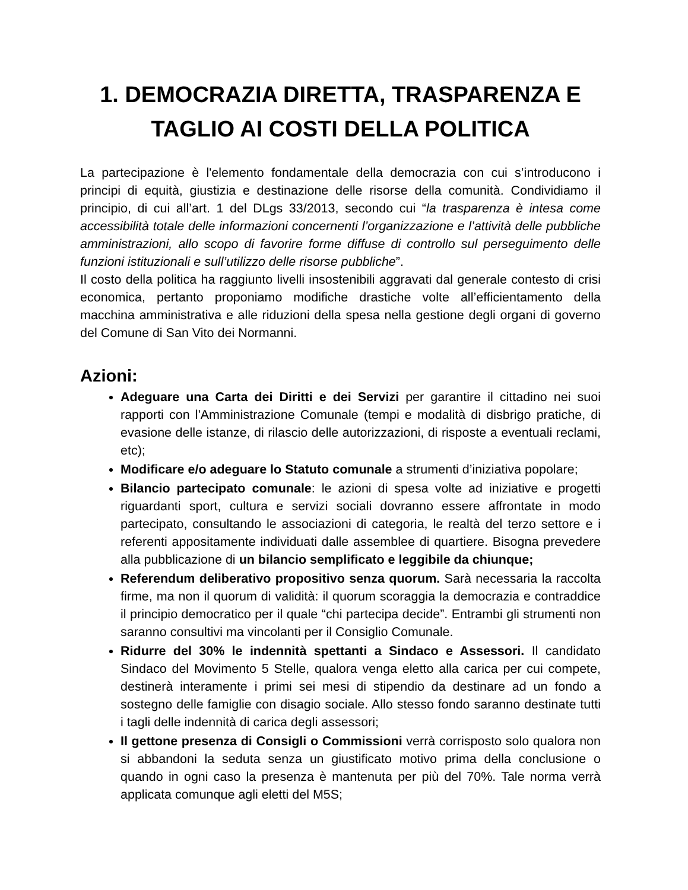1. DEMOCRAZIA DIRETTA, TRASPARENZA E TAGLIO AI COSTI DELLA POLITICA
La partecipazione è l'elemento fondamentale della democrazia con cui s’introducono i principi di equità, giustizia e destinazione delle risorse della comunità. Condividiamo il principio, di cui all’art. 1 del DLgs 33/2013, secondo cui “la trasparenza è intesa come accessibilità totale delle informazioni concernenti l’organizzazione e l’attività delle pubbliche amministrazioni, allo scopo di favorire forme diffuse di controllo sul perseguimento delle funzioni istituzionali e sull’utilizzo delle risorse pubbliche”.
Il costo della politica ha raggiunto livelli insostenibili aggravati dal generale contesto di crisi economica, pertanto proponiamo modifiche drastiche volte all’efficientamento della macchina amministrativa e alle riduzioni della spesa nella gestione degli organi di governo del Comune di San Vito dei Normanni.
Azioni:
Adeguare una Carta dei Diritti e dei Servizi per garantire il cittadino nei suoi rapporti con l'Amministrazione Comunale (tempi e modalità di disbrigo pratiche, di evasione delle istanze, di rilascio delle autorizzazioni, di risposte a eventuali reclami, etc);
Modificare e/o adeguare lo Statuto comunale a strumenti d’iniziativa popolare;
Bilancio partecipato comunale: le azioni di spesa volte ad iniziative e progetti riguardanti sport, cultura e servizi sociali dovranno essere affrontate in modo partecipato, consultando le associazioni di categoria, le realtà del terzo settore e i referenti appositamente individuati dalle assemblee di quartiere. Bisogna prevedere alla pubblicazione di un bilancio semplificato e leggibile da chiunque;
Referendum deliberativo propositivo senza quorum. Sarà necessaria la raccolta firme, ma non il quorum di validità: il quorum scoraggia la democrazia e contraddice il principio democratico per il quale “chi partecipa decide”. Entrambi gli strumenti non saranno consultivi ma vincolanti per il Consiglio Comunale.
Ridurre del 30% le indennità spettanti a Sindaco e Assessori. Il candidato Sindaco del Movimento 5 Stelle, qualora venga eletto alla carica per cui compete, destinerà interamente i primi sei mesi di stipendio da destinare ad un fondo a sostegno delle famiglie con disagio sociale. Allo stesso fondo saranno destinate tutti i tagli delle indennità di carica degli assessori;
Il gettone presenza di Consigli o Commissioni verrà corrisposto solo qualora non si abbandoni la seduta senza un giustificato motivo prima della conclusione o quando in ogni caso la presenza è mantenuta per più del 70%. Tale norma verrà applicata comunque agli eletti del M5S;